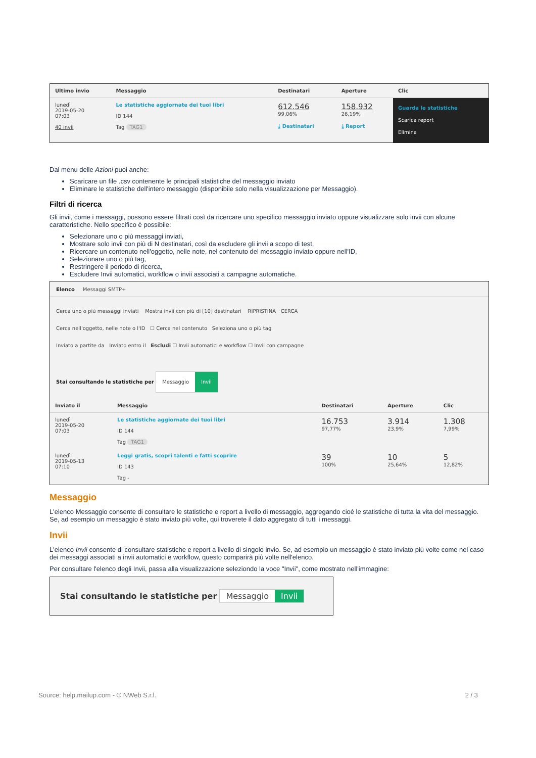| Ultimo invio | Messaggio | Destinatari | Aperture | Clic |
| --- | --- | --- | --- | --- |
| lunedì 2019-05-20 07:03 40 invii | Le statistiche aggiornate dei tuoi libri ID 144 Tag TAG1 | 612.546 99,06% ⤓ Destinatari | 158.932 26,19% ⤓ Report | Guarda le statistiche Scarica report Elimina |
Dal menu delle Azioni puoi anche:
Scaricare un file .csv contenente le principali statistiche del messaggio inviato
Eliminare le statistiche dell'intero messaggio (disponibile solo nella visualizzazione per Messaggio).
Filtri di ricerca
Gli invii, come i messaggi, possono essere filtrati così da ricercare uno specifico messaggio inviato oppure visualizzare solo invii con alcune caratteristiche. Nello specifico è possibile:
Selezionare uno o più messaggi inviati,
Mostrare solo invii con più di N destinatari, così da escludere gli invii a scopo di test,
Ricercare un contenuto nell'oggetto, nelle note, nel contenuto del messaggio inviato oppure nell'ID,
Selezionare uno o più tag,
Restringere il periodo di ricerca,
Escludere Invii automatici, workflow o invii associati a campagne automatiche.
Elenco Messaggi SMTP+
Cerca uno o più messaggi inviati Mostra invii con più di [10] destinatari RIPRISTINA CERCA
Cerca nell'oggetto, nelle note o l'ID ☐ Cerca nel contenuto Seleziona uno o più tag
Inviato a partite da Inviato entro il Escludi ☐ Invii automatici e workflow ☐ Invii con campagne
Stai consultando le statistiche per Messaggio Invii
| Inviato il | Messaggio | Destinatari | Aperture | Clic |
| --- | --- | --- | --- | --- |
| lunedì 2019-05-20 07:03 | Le statistiche aggiornate dei tuoi libri ID 144 Tag TAG1 | 16.753 97,77% | 3.914 23,9% | 1.308 7,99% |
| lunedì 2019-05-13 07:10 | Leggi gratis, scopri talenti e fatti scoprire ID 143 Tag - | 39 100% | 10 25,64% | 5 12,82% |
Messaggio
L'elenco Messaggio consente di consultare le statistiche e report a livello di messaggio, aggregando cioè le statistiche di tutta la vita del messaggio. Se, ad esempio un messaggio è stato inviato più volte, qui troverete il dato aggregato di tutti i messaggi.
Invii
L'elenco Invii consente di consultare statistiche e report a livello di singolo invio. Se, ad esempio un messaggio è stato inviato più volte come nel caso dei messaggi associati a invii automatici e workflow, questo comparirà più volte nell'elenco.
Per consultare l'elenco degli Invii, passa alla visualizzazione seleziondo la voce "Invii", come mostrato nell'immagine:
Stai consultando le statistiche per Messaggio Invii
Source: help.mailup.com - © NWeb S.r.l. 2 / 3